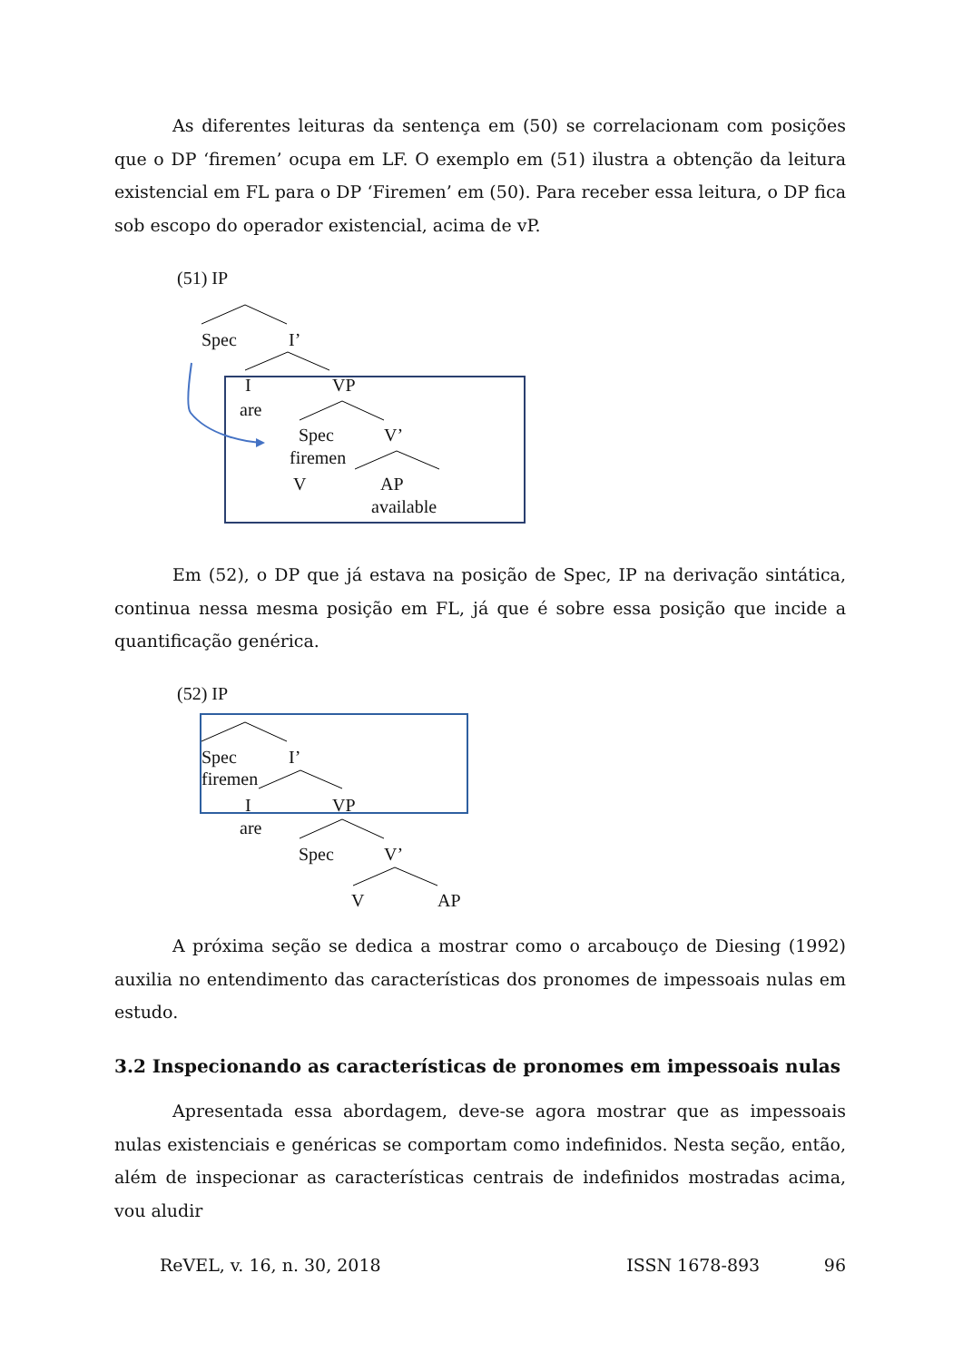As diferentes leituras da sentença em (50) se correlacionam com posições que o DP ‘firemen’ ocupa em LF. O exemplo em (51) ilustra a obtenção da leitura existencial em FL para o DP ‘Firemen’ em (50). Para receber essa leitura, o DP fica sob escopo do operador existencial, acima de vP.
(51) IP
Spec I’
I VP
are
Spec V’
firemen
V AP
available
Em (52), o DP que já estava na posição de Spec, IP na derivação sintática, continua nessa mesma posição em FL, já que é sobre essa posição que incide a quantificação genérica.
(52) IP
Spec I’
firemen
I VP
are
Spec V’
V AP
A próxima seção se dedica a mostrar como o arcabouço de Diesing (1992) auxilia no entendimento das características dos pronomes de impessoais nulas em estudo.
3.2 Inspecionando as características de pronomes em impessoais nulas
Apresentada essa abordagem, deve-se agora mostrar que as impessoais nulas existenciais e genéricas se comportam como indefinidos. Nesta seção, então, além de inspecionar as características centrais de indefinidos mostradas acima, vou aludir
ReVEL, v. 16, n. 30, 2018 ISSN 1678-893 96